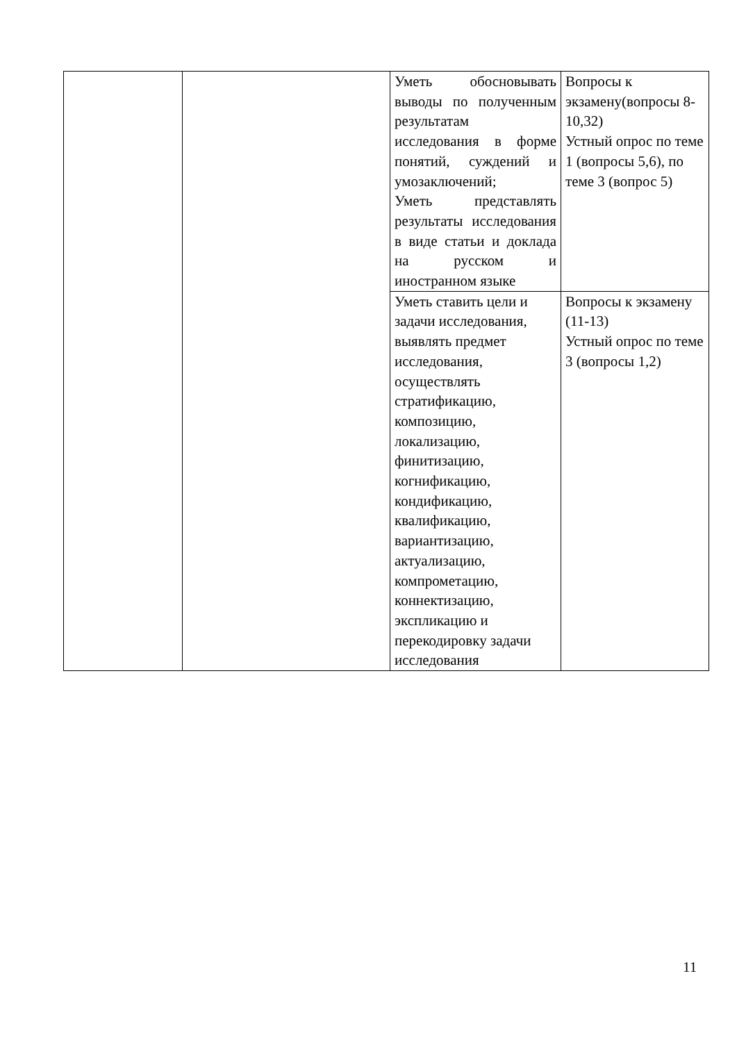| | | Уметь обосновывать выводы по полученным результатам исследования в форме понятий, суждений и умозаключений; Уметь представлять результаты исследования в виде статьи и доклада на русском и иностранном языке | Вопросы к экзамену(вопросы 8-10,32) Устный опрос по теме 1 (вопросы 5,6), по теме 3 (вопрос 5) |
| | | Уметь ставить цели и задачи исследования, выявлять предмет исследования, осуществлять стратификацию, композицию, локализацию, финитизацию, когнификацию, кондификацию, квалификацию, вариантизацию, актуализацию, компрометацию, коннектизацию, экспликацию и перекодировку задачи исследования | Вопросы к экзамену (11-13) Устный опрос по теме 3 (вопросы 1,2) |
11